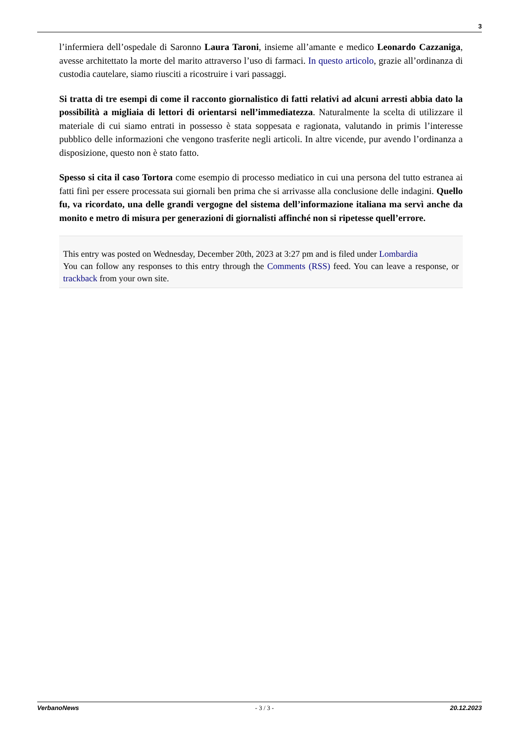3
l’infermiera dell’ospedale di Saronno Laura Taroni, insieme all’amante e medico Leonardo Cazzaniga, avesse architettato la morte del marito attraverso l’uso di farmaci. In questo articolo, grazie all’ordinanza di custodia cautelare, siamo riusciti a ricostruire i vari passaggi.
Si tratta di tre esempi di come il racconto giornalistico di fatti relativi ad alcuni arresti abbia dato la possibilità a migliaia di lettori di orientarsi nell’immediatezza. Naturalmente la scelta di utilizzare il materiale di cui siamo entrati in possesso è stata soppesata e ragionata, valutando in primis l’interesse pubblico delle informazioni che vengono trasferite negli articoli. In altre vicende, pur avendo l’ordinanza a disposizione, questo non è stato fatto.
Spesso si cita il caso Tortora come esempio di processo mediatico in cui una persona del tutto estranea ai fatti finì per essere processata sui giornali ben prima che si arrivasse alla conclusione delle indagini. Quello fu, va ricordato, una delle grandi vergogne del sistema dell’informazione italiana ma servì anche da monito e metro di misura per generazioni di giornalisti affinché non si ripetesse quell’errore.
This entry was posted on Wednesday, December 20th, 2023 at 3:27 pm and is filed under Lombardia
You can follow any responses to this entry through the Comments (RSS) feed. You can leave a response, or trackback from your own site.
VerbanoNews - 3 / 3 - 20.12.2023